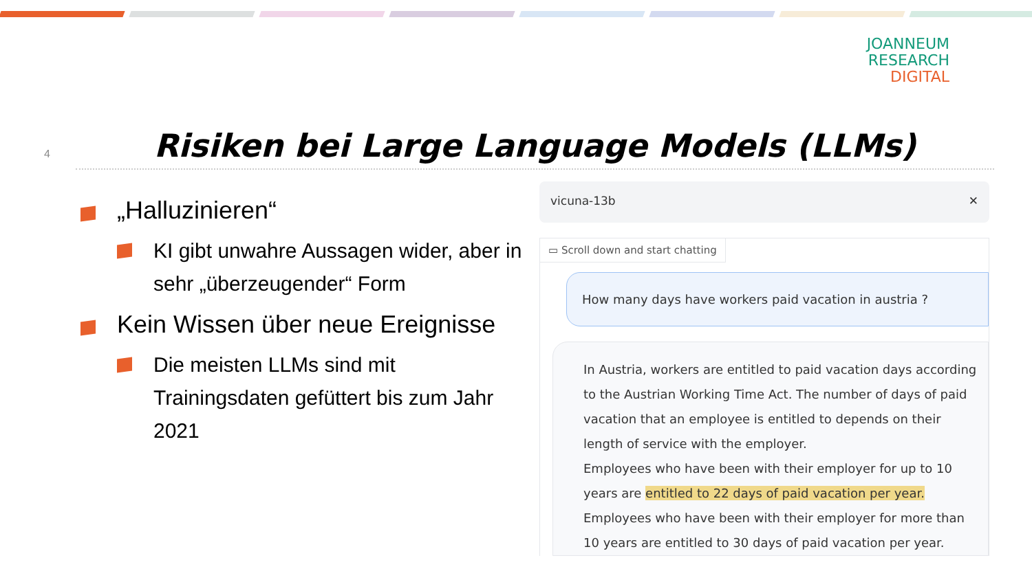JOANNEUM
RESEARCH
DIGITAL
4 Risiken bei Large Language Models (LLMs)
„Halluzinieren“
KI gibt unwahre Aussagen wider, aber in sehr „überzeugender“ Form
Kein Wissen über neue Ereignisse
Die meisten LLMs sind mit Trainingsdaten gefüttert bis zum Jahr 2021
vicuna-13b ✕
▭ Scroll down and start chatting
How many days have workers paid vacation in austria ?
In Austria, workers are entitled to paid vacation days according to the Austrian Working Time Act. The number of days of paid vacation that an employee is entitled to depends on their length of service with the employer.
Employees who have been with their employer for up to 10 years are entitled to 22 days of paid vacation per year.
Employees who have been with their employer for more than 10 years are entitled to 30 days of paid vacation per year.